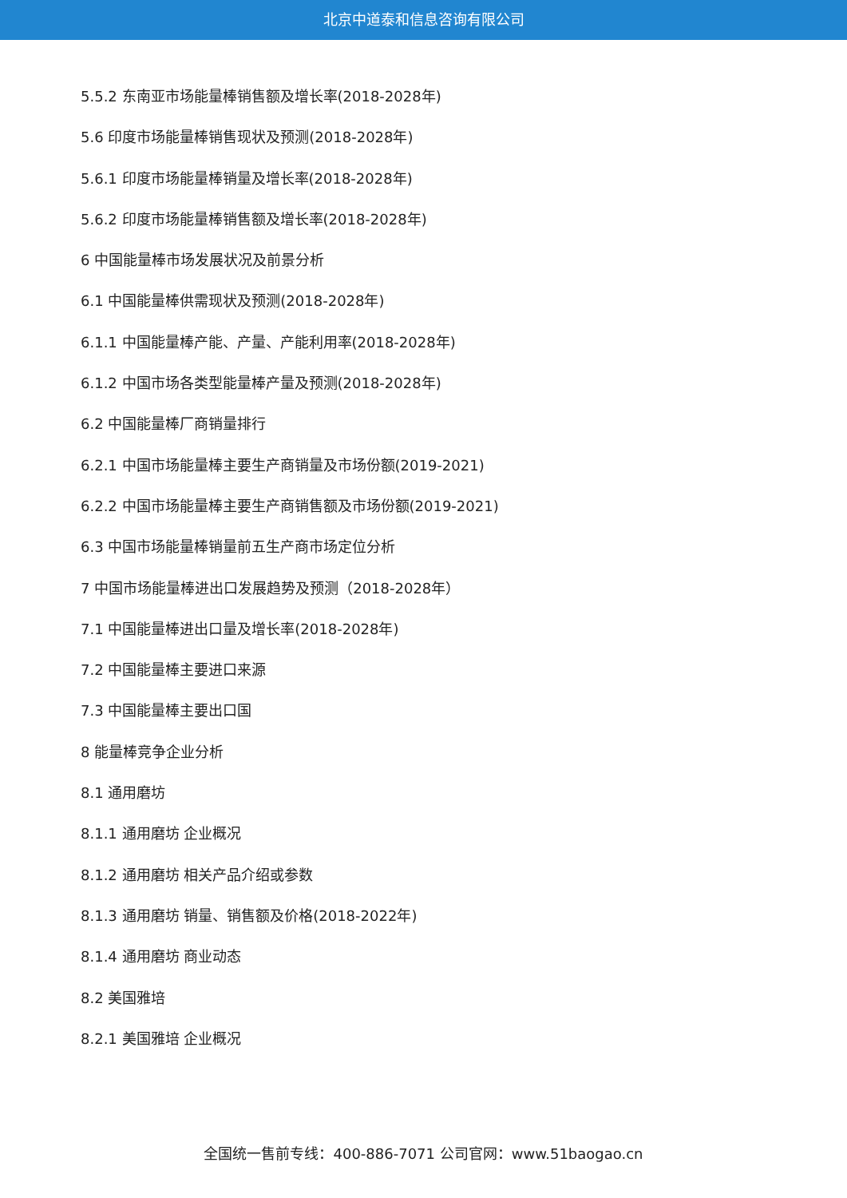北京中道泰和信息咨询有限公司
5.5.2 东南亚市场能量棒销售额及增长率(2018-2028年)
5.6 印度市场能量棒销售现状及预测(2018-2028年)
5.6.1 印度市场能量棒销量及增长率(2018-2028年)
5.6.2 印度市场能量棒销售额及增长率(2018-2028年)
6 中国能量棒市场发展状况及前景分析
6.1 中国能量棒供需现状及预测(2018-2028年)
6.1.1 中国能量棒产能、产量、产能利用率(2018-2028年)
6.1.2 中国市场各类型能量棒产量及预测(2018-2028年)
6.2 中国能量棒厂商销量排行
6.2.1 中国市场能量棒主要生产商销量及市场份额(2019-2021)
6.2.2 中国市场能量棒主要生产商销售额及市场份额(2019-2021)
6.3 中国市场能量棒销量前五生产商市场定位分析
7 中国市场能量棒进出口发展趋势及预测（2018-2028年）
7.1 中国能量棒进出口量及增长率(2018-2028年)
7.2 中国能量棒主要进口来源
7.3 中国能量棒主要出口国
8 能量棒竞争企业分析
8.1 通用磨坊
8.1.1 通用磨坊 企业概况
8.1.2 通用磨坊 相关产品介绍或参数
8.1.3 通用磨坊 销量、销售额及价格(2018-2022年)
8.1.4 通用磨坊 商业动态
8.2 美国雅培
8.2.1 美国雅培 企业概况
全国统一售前专线：400-886-7071 公司官网：www.51baogao.cn